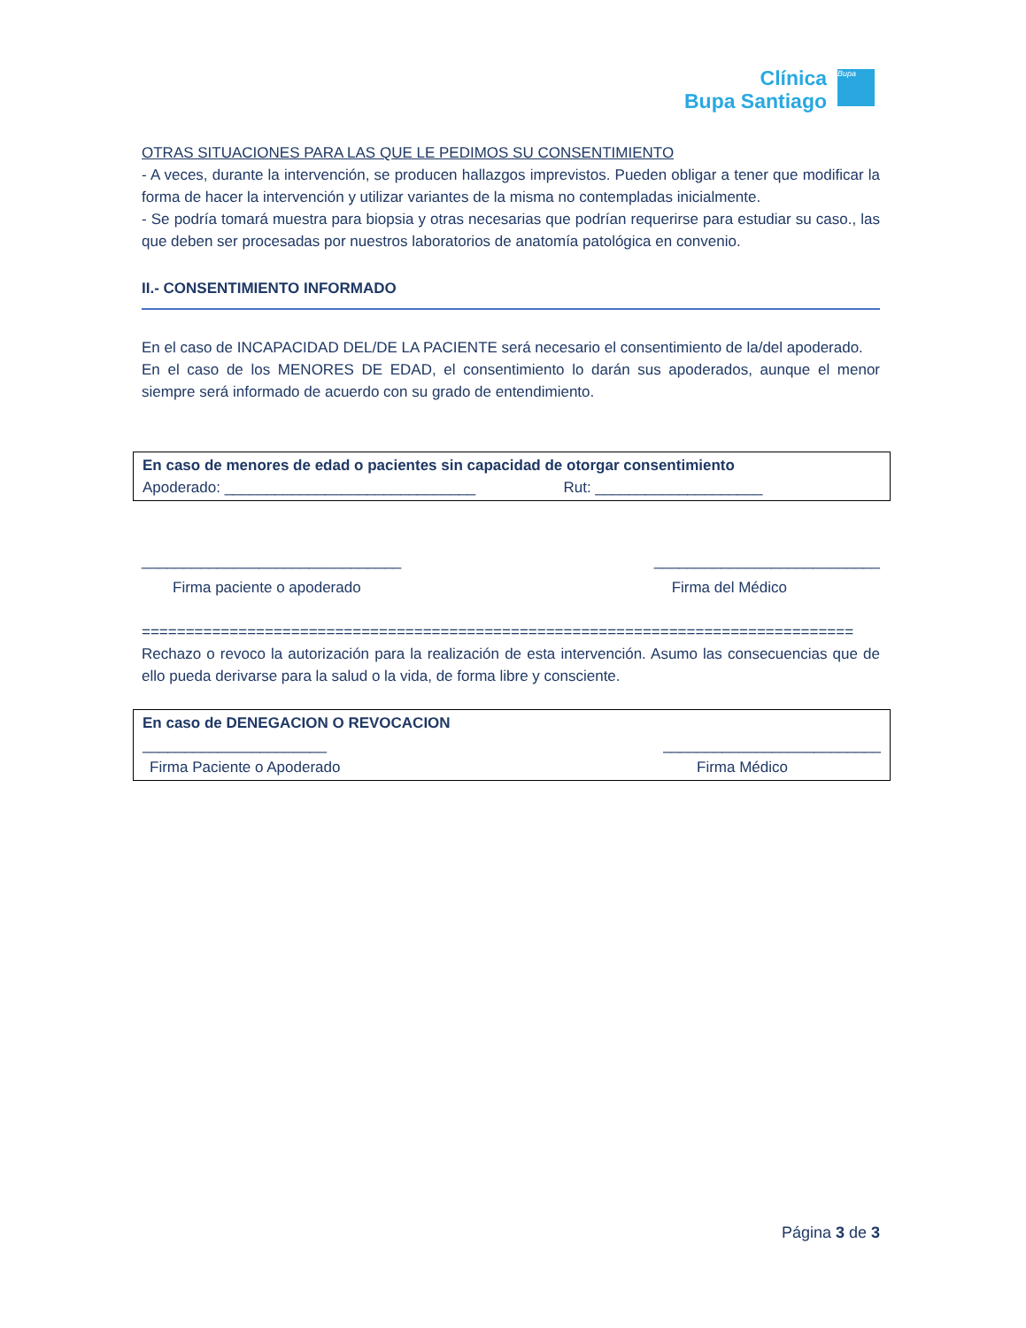Clínica
Bupa Santiago
Bupa
OTRAS SITUACIONES PARA LAS QUE LE PEDIMOS SU CONSENTIMIENTO
- A veces, durante la intervención, se producen hallazgos imprevistos. Pueden obligar a tener que modificar la forma de hacer la intervención y utilizar variantes de la misma no contempladas inicialmente.
- Se podría tomará muestra para biopsia y otras necesarias que podrían requerirse para estudiar su caso., las que deben ser procesadas por nuestros laboratorios de anatomía patológica en convenio.
II.- CONSENTIMIENTO INFORMADO
En el caso de INCAPACIDAD DEL/DE LA PACIENTE será necesario el consentimiento de la/del apoderado.
En el caso de los MENORES DE EDAD, el consentimiento lo darán sus apoderados, aunque el menor siempre será informado de acuerdo con su grado de entendimiento.
En caso de menores de edad o pacientes sin capacidad de otorgar consentimiento
Apoderado: ______________________________ Rut: ____________________
_______________________________ ___________________________
Firma paciente o apoderado Firma del Médico
=================================================================================
Rechazo o revoco la autorización para la realización de esta intervención. Asumo las consecuencias que de ello pueda derivarse para la salud o la vida, de forma libre y consciente.
En caso de DENEGACION O REVOCACION
______________________ __________________________
Firma Paciente o Apoderado Firma Médico
Página 3 de 3